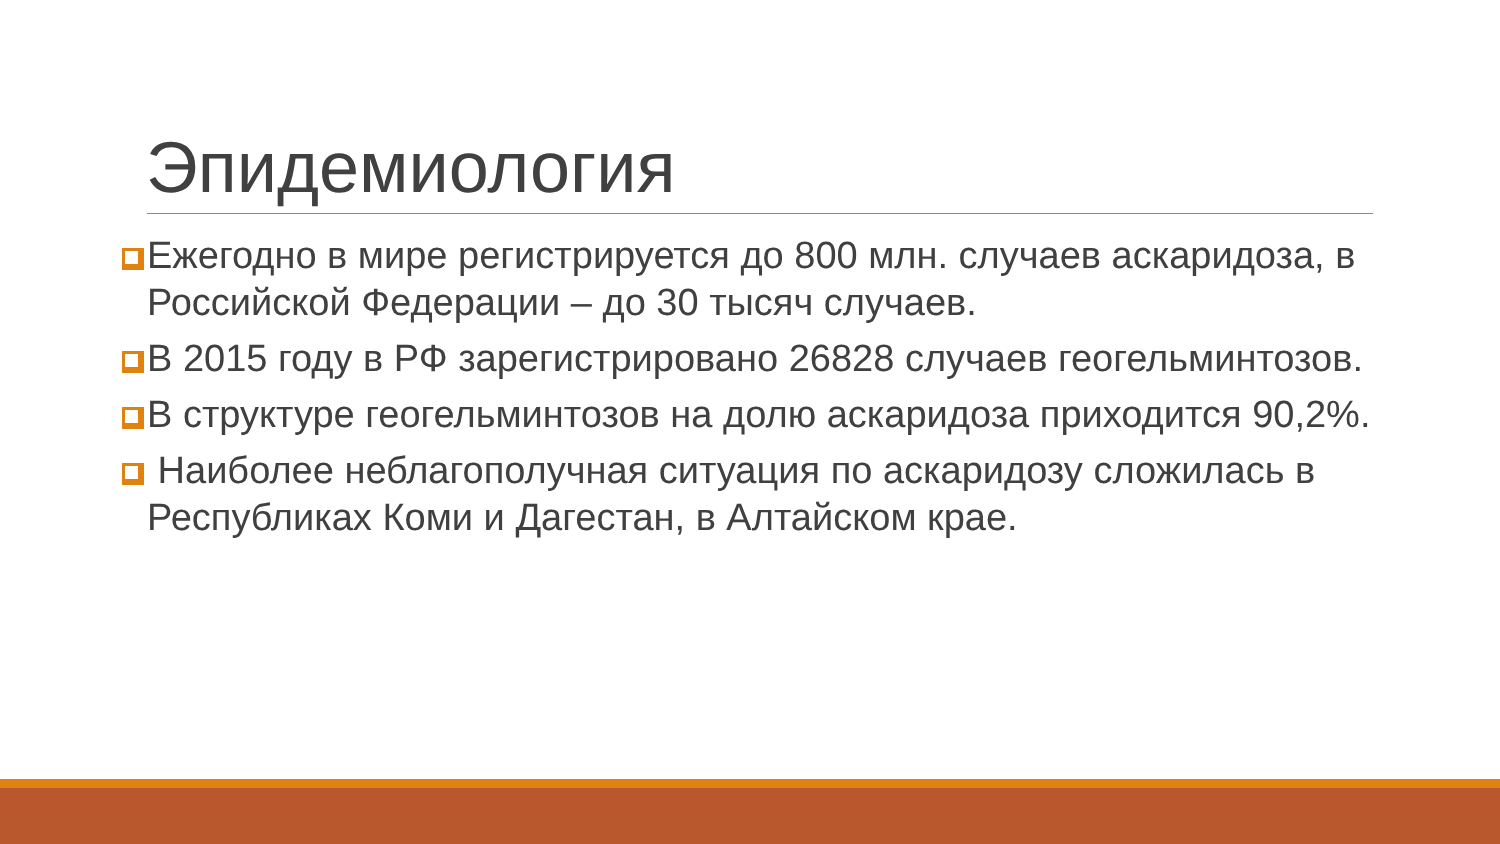Эпидемиология
Ежегодно в мире регистрируется до 800 млн. случаев аскаридоза, в Российской Федерации – до 30 тысяч случаев.
В 2015 году в РФ зарегистрировано 26828 случаев геогельминтозов.
В структуре геогельминтозов на долю аскаридоза приходится 90,2%.
Наиболее неблагополучная ситуация по аскаридозу сложилась в Республиках Коми и Дагестан, в Алтайском крае.